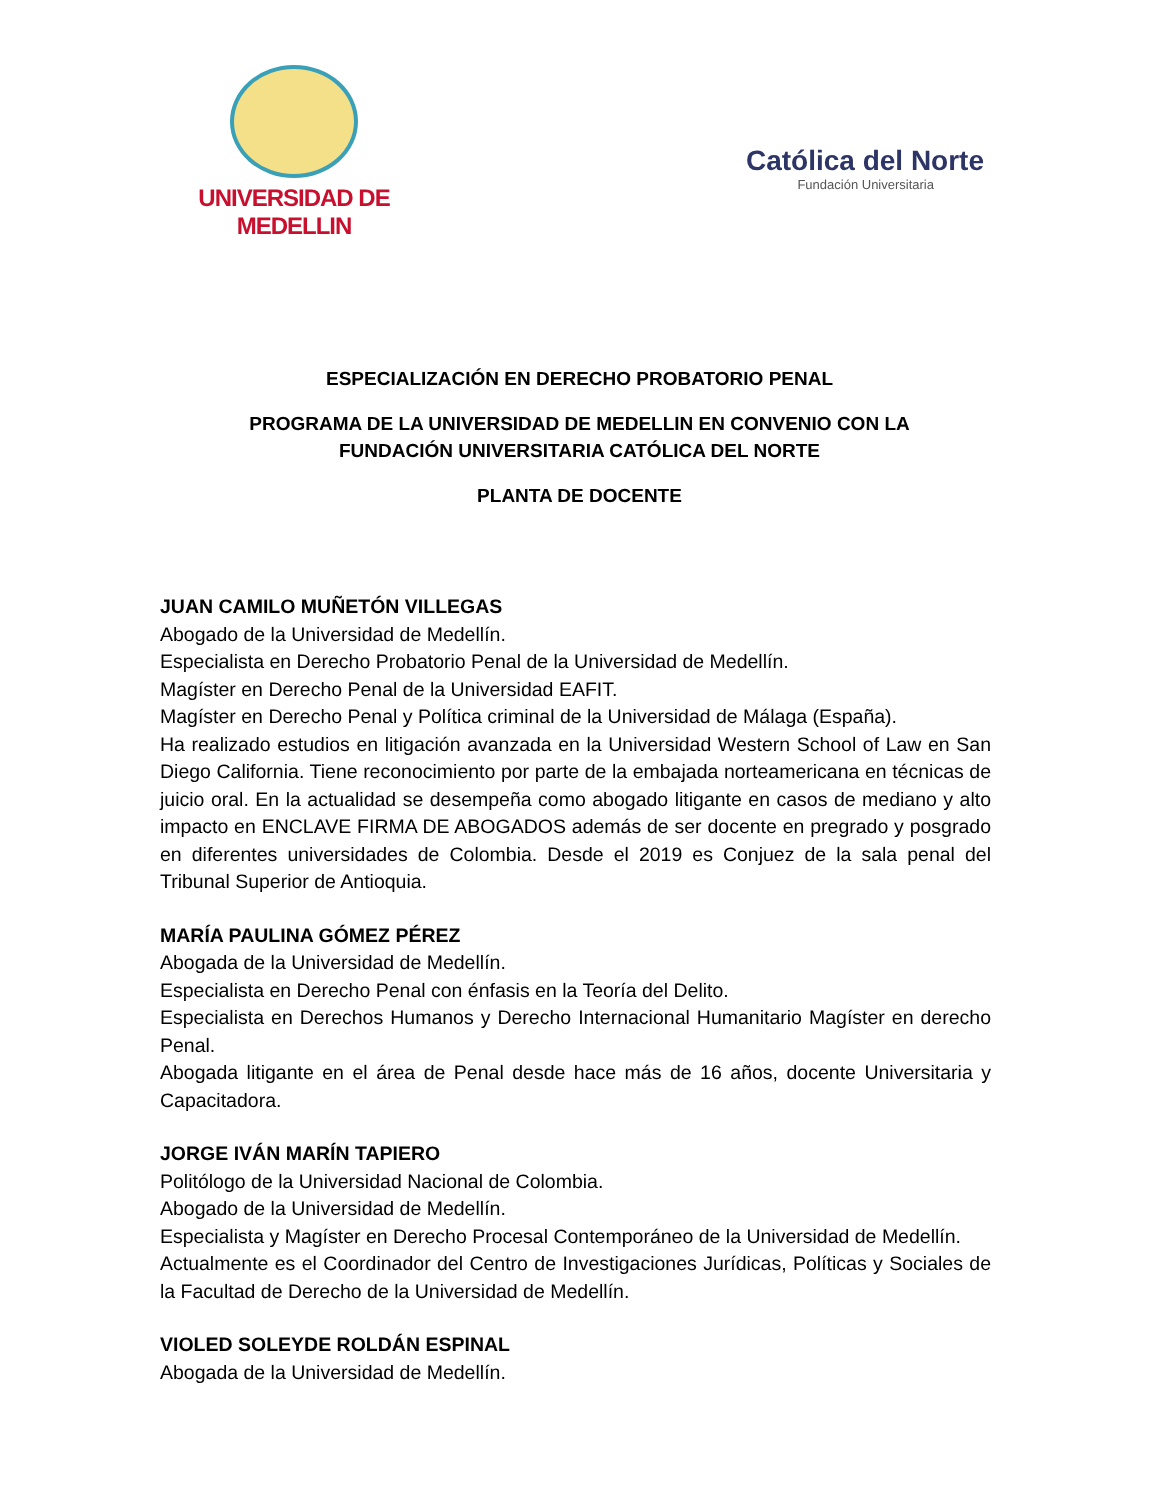UNIVERSIDAD DE MEDELLIN
Católica del Norte
Fundación Universitaria
ESPECIALIZACIÓN EN DERECHO PROBATORIO PENAL
PROGRAMA DE LA UNIVERSIDAD DE MEDELLIN EN CONVENIO CON LA
FUNDACIÓN UNIVERSITARIA CATÓLICA DEL NORTE
PLANTA DE DOCENTE
JUAN CAMILO MUÑETÓN VILLEGAS
Abogado de la Universidad de Medellín.
Especialista en Derecho Probatorio Penal de la Universidad de Medellín.
Magíster en Derecho Penal de la Universidad EAFIT.
Magíster en Derecho Penal y Política criminal de la Universidad de Málaga (España).
Ha realizado estudios en litigación avanzada en la Universidad Western School of Law en San Diego California. Tiene reconocimiento por parte de la embajada norteamericana en técnicas de juicio oral. En la actualidad se desempeña como abogado litigante en casos de mediano y alto impacto en ENCLAVE FIRMA DE ABOGADOS además de ser docente en pregrado y posgrado en diferentes universidades de Colombia. Desde el 2019 es Conjuez de la sala penal del Tribunal Superior de Antioquia.
MARÍA PAULINA GÓMEZ PÉREZ
Abogada de la Universidad de Medellín.
Especialista en Derecho Penal con énfasis en la Teoría del Delito.
Especialista en Derechos Humanos y Derecho Internacional Humanitario Magíster en derecho Penal.
Abogada litigante en el área de Penal desde hace más de 16 años, docente Universitaria y Capacitadora.
JORGE IVÁN MARÍN TAPIERO
Politólogo de la Universidad Nacional de Colombia.
Abogado de la Universidad de Medellín.
Especialista y Magíster en Derecho Procesal Contemporáneo de la Universidad de Medellín.
Actualmente es el Coordinador del Centro de Investigaciones Jurídicas, Políticas y Sociales de la Facultad de Derecho de la Universidad de Medellín.
VIOLED SOLEYDE ROLDÁN ESPINAL
Abogada de la Universidad de Medellín.